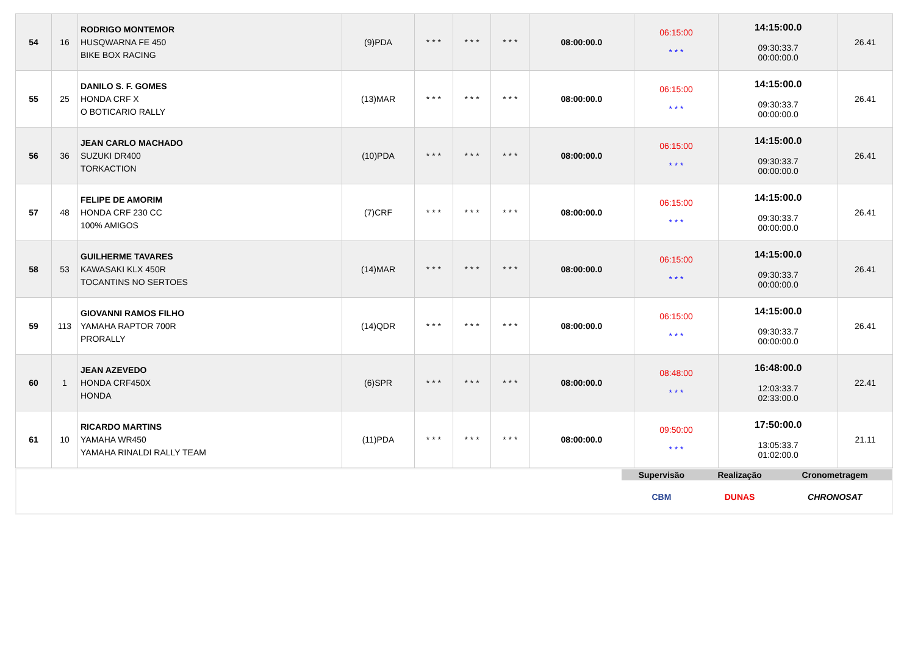| 54 | 16 | RODRIGO MONTEMOR HUSQWARNA FE 450 BIKE BOX RACING | (9)PDA | * * * | * * * | * * * | 08:00:00.0 | 06:15:00 * * * | 14:15:00.0 09:30:33.7 00:00:00.0 | 26.41 |
| 55 | 25 | DANILO S. F. GOMES HONDA CRF X O BOTICARIO RALLY | (13)MAR | * * * | * * * | * * * | 08:00:00.0 | 06:15:00 * * * | 14:15:00.0 09:30:33.7 00:00:00.0 | 26.41 |
| 56 | 36 | JEAN CARLO MACHADO SUZUKI DR400 TORKACTION | (10)PDA | * * * | * * * | * * * | 08:00:00.0 | 06:15:00 * * * | 14:15:00.0 09:30:33.7 00:00:00.0 | 26.41 |
| 57 | 48 | FELIPE DE AMORIM HONDA CRF 230 CC 100% AMIGOS | (7)CRF | * * * | * * * | * * * | 08:00:00.0 | 06:15:00 * * * | 14:15:00.0 09:30:33.7 00:00:00.0 | 26.41 |
| 58 | 53 | GUILHERME TAVARES KAWASAKI KLX 450R TOCANTINS NO SERTOES | (14)MAR | * * * | * * * | * * * | 08:00:00.0 | 06:15:00 * * * | 14:15:00.0 09:30:33.7 00:00:00.0 | 26.41 |
| 59 | 113 | GIOVANNI RAMOS FILHO YAMAHA RAPTOR 700R PRORALLY | (14)QDR | * * * | * * * | * * * | 08:00:00.0 | 06:15:00 * * * | 14:15:00.0 09:30:33.7 00:00:00.0 | 26.41 |
| 60 | 1 | JEAN AZEVEDO HONDA CRF450X HONDA | (6)SPR | * * * | * * * | * * * | 08:00:00.0 | 08:48:00 * * * | 16:48:00.0 12:03:33.7 02:33:00.0 | 22.41 |
| 61 | 10 | RICARDO MARTINS YAMAHA WR450 YAMAHA RINALDI RALLY TEAM | (11)PDA | * * * | * * * | * * * | 08:00:00.0 | 09:50:00 * * * | 17:50:00.0 13:05:33.7 01:02:00.0 | 21.11 |
| | Supervisão | Realização | Cronometragem |
| | CBM | DUNAS | CHRONOSAT |